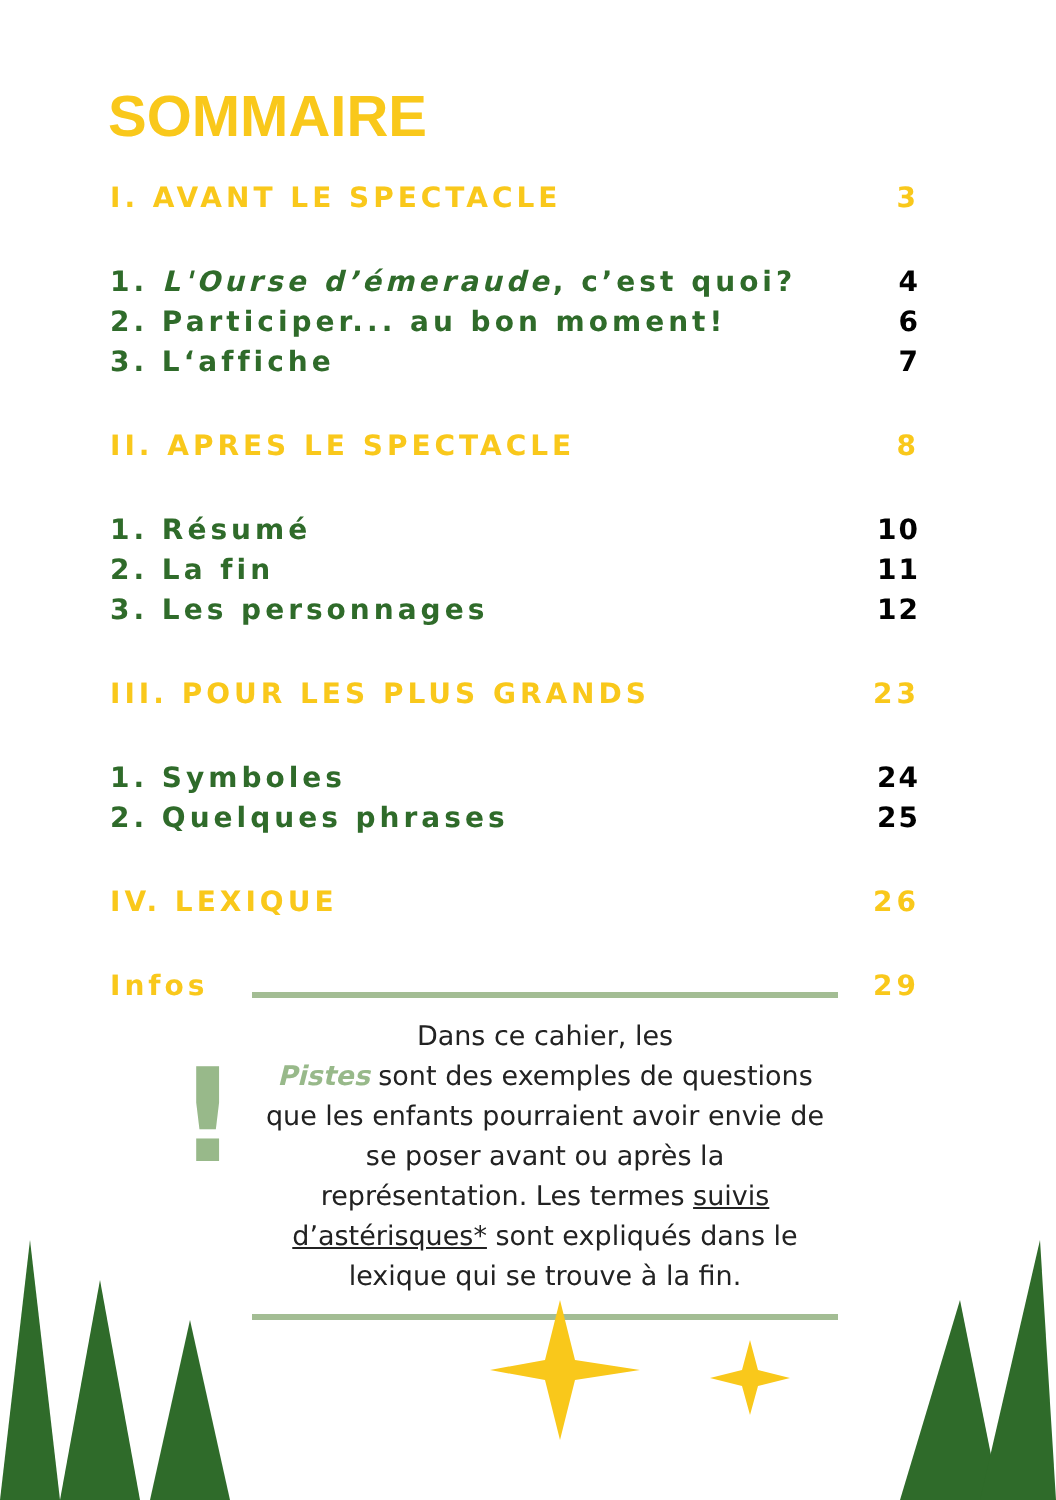SOMMAIRE
I. AVANT LE SPECTACLE 3
1. L'Ourse d’émeraude, c’est quoi? 4
2. Participer... au bon moment! 6
3. L‘affiche 7
II. APRES LE SPECTACLE 8
1. Résumé 10
2. La fin 11
3. Les personnages 12
III. POUR LES PLUS GRANDS 23
1. Symboles 24
2. Quelques phrases 25
IV. LEXIQUE 26
Infos 29
!
Dans ce cahier, les
Pistes sont des exemples de questions que les enfants pourraient avoir envie de se poser avant ou après la représentation. Les termes suivis d’astérisques* sont expliqués dans le lexique qui se trouve à la fin.